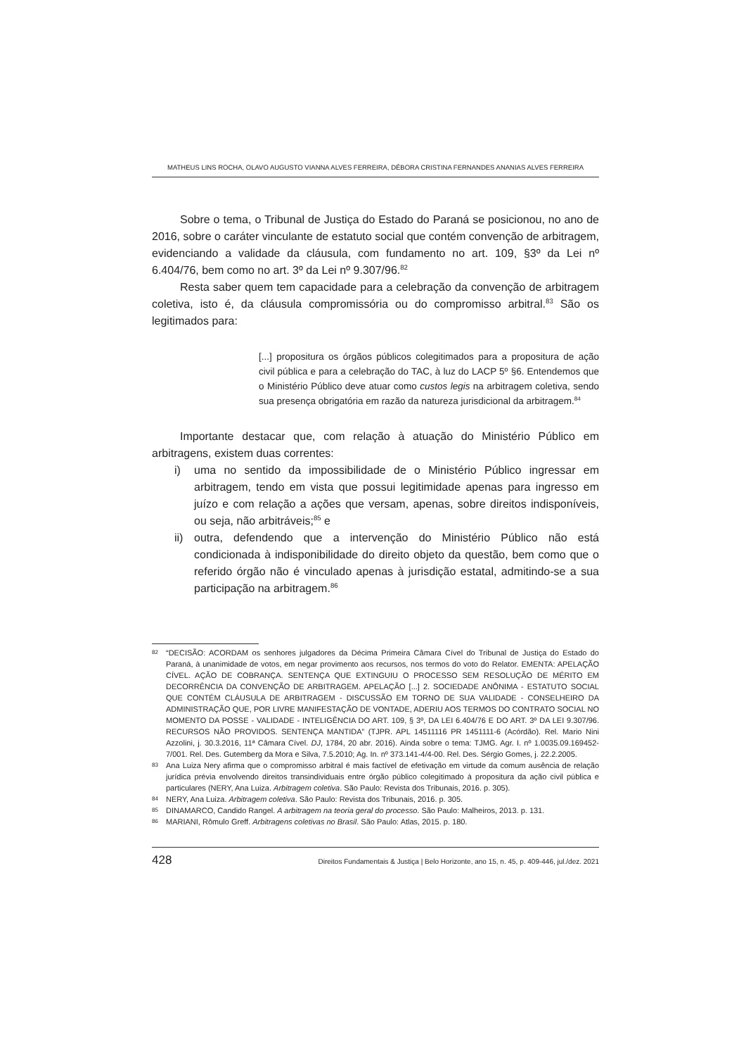MATHEUS LINS ROCHA, OLAVO AUGUSTO VIANNA ALVES FERREIRA, DÉBORA CRISTINA FERNANDES ANANIAS ALVES FERREIRA
Sobre o tema, o Tribunal de Justiça do Estado do Paraná se posicionou, no ano de 2016, sobre o caráter vinculante de estatuto social que contém convenção de arbitragem, evidenciando a validade da cláusula, com fundamento no art. 109, §3º da Lei nº 6.404/76, bem como no art. 3º da Lei nº 9.307/96.<sup>82</sup>
Resta saber quem tem capacidade para a celebração da convenção de arbitragem coletiva, isto é, da cláusula compromissória ou do compromisso arbitral.<sup>83</sup> São os legitimados para:
[...] propositura os órgãos públicos colegitimados para a propositura de ação civil pública e para a celebração do TAC, à luz do LACP 5º §6. Entendemos que o Ministério Público deve atuar como custos legis na arbitragem coletiva, sendo sua presença obrigatória em razão da natureza jurisdicional da arbitragem.<sup>84</sup>
Importante destacar que, com relação à atuação do Ministério Público em arbitragens, existem duas correntes:
i) uma no sentido da impossibilidade de o Ministério Público ingressar em arbitragem, tendo em vista que possui legitimidade apenas para ingresso em juízo e com relação a ações que versam, apenas, sobre direitos indisponíveis, ou seja, não arbitráveis;<sup>85</sup> e
ii)
outra, defendendo que a intervenção do Ministério Público não está condicionada à indisponibilidade do direito objeto da questão, bem como que o referido órgão não é vinculado apenas à jurisdição estatal, admitindo-se a sua participação na arbitragem.<sup>86</sup>
82 “DECISÃO: ACORDAM os senhores julgadores da Décima Primeira Câmara Cível do Tribunal de Justiça do Estado do Paraná, à unanimidade de votos, em negar provimento aos recursos, nos termos do voto do Relator. EMENTA: APELAÇÃO CÍVEL. AÇÃO DE COBRANÇA. SENTENÇA QUE EXTINGUIU O PROCESSO SEM RESOLUÇÃO DE MÉRITO EM DECORRÊNCIA DA CONVENÇÃO DE ARBITRAGEM. APELAÇÃO [...] 2. SOCIEDADE ANÔNIMA - ESTATUTO SOCIAL QUE CONTÉM CLÁUSULA DE ARBITRAGEM - DISCUSSÃO EM TORNO DE SUA VALIDADE - CONSELHEIRO DA ADMINISTRAÇÃO QUE, POR LIVRE MANIFESTAÇÃO DE VONTADE, ADERIU AOS TERMOS DO CONTRATO SOCIAL NO MOMENTO DA POSSE - VALIDADE - INTELIGÊNCIA DO ART. 109, § 3º, DA LEI 6.404/76 E DO ART. 3º DA LEI 9.307/96. RECURSOS NÃO PROVIDOS. SENTENÇA MANTIDA” (TJPR. APL 14511116 PR 1451111-6 (Acórdão). Rel. Mario Nini Azzolini, j. 30.3.2016, 11ª Câmara Cível. DJ, 1784, 20 abr. 2016). Ainda sobre o tema: TJMG. Agr. I. nº 1.0035.09.169452-7/001. Rel. Des. Gutemberg da Mora e Silva, 7.5.2010; Ag. In. nº 373.141-4/4-00. Rel. Des. Sérgio Gomes, j. 22.2.2005.
83 Ana Luiza Nery afirma que o compromisso arbitral é mais factível de efetivação em virtude da comum ausência de relação jurídica prévia envolvendo direitos transindividuais entre órgão público colegitimado à propositura da ação civil pública e particulares (NERY, Ana Luiza. Arbitragem coletiva. São Paulo: Revista dos Tribunais, 2016. p. 305).
84 NERY, Ana Luiza. Arbitragem coletiva. São Paulo: Revista dos Tribunais, 2016. p. 305.
85 DINAMARCO, Candido Rangel. A arbitragem na teoria geral do processo. São Paulo: Malheiros, 2013. p. 131.
86 MARIANI, Rômulo Greff. Arbitragens coletivas no Brasil. São Paulo: Atlas, 2015. p. 180.
428 Direitos Fundamentais & Justiça | Belo Horizonte, ano 15, n. 45, p. 409-446, jul./dez. 2021